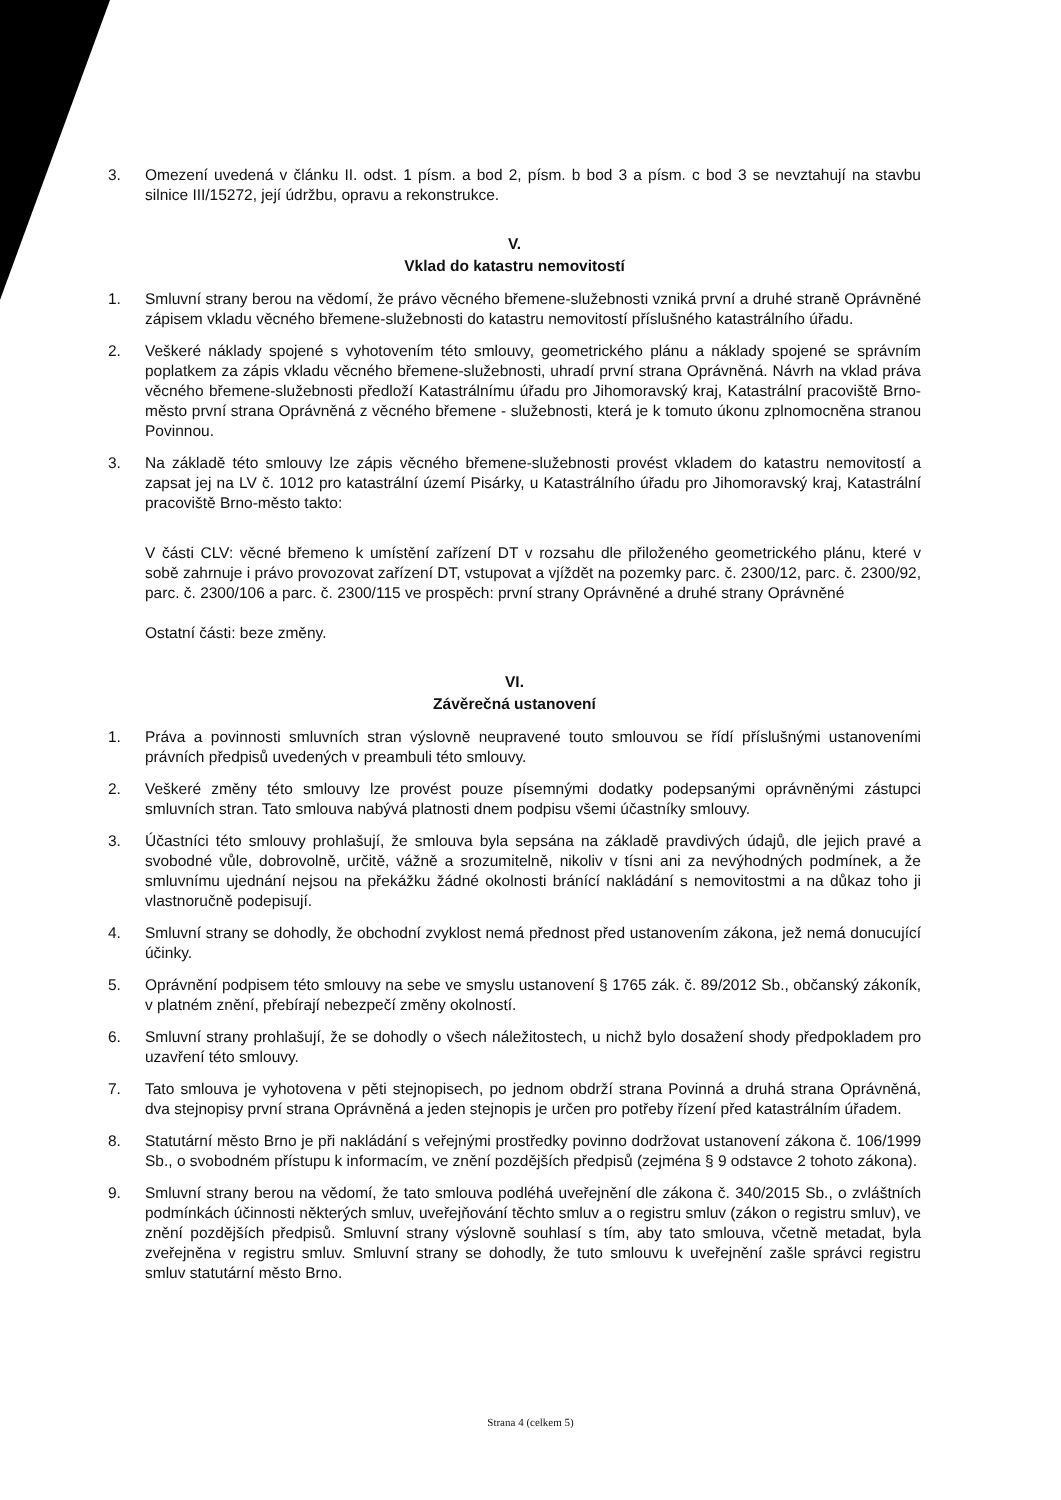3. Omezení uvedená v článku II. odst. 1 písm. a bod 2, písm. b bod 3 a písm. c bod 3 se nevztahují na stavbu silnice III/15272, její údržbu, opravu a rekonstrukce.
V.
Vklad do katastru nemovitostí
1. Smluvní strany berou na vědomí, že právo věcného břemene-služebnosti vzniká první a druhé straně Oprávněné zápisem vkladu věcného břemene-služebnosti do katastru nemovitostí příslušného katastrálního úřadu.
2. Veškeré náklady spojené s vyhotovením této smlouvy, geometrického plánu a náklady spojené se správním poplatkem za zápis vkladu věcného břemene-služebnosti, uhradí první strana Oprávněná. Návrh na vklad práva věcného břemene-služebnosti předloží Katastrálnímu úřadu pro Jihomoravský kraj, Katastrální pracoviště Brno-město první strana Oprávněná z věcného břemene - služebnosti, která je k tomuto úkonu zplnomocněna stranou Povinnou.
3. Na základě této smlouvy lze zápis věcného břemene-služebnosti provést vkladem do katastru nemovitostí a zapsat jej na LV č. 1012 pro katastrální území Pisárky, u Katastrálního úřadu pro Jihomoravský kraj, Katastrální pracoviště Brno-město takto:
V části CLV: věcné břemeno k umístění zařízení DT v rozsahu dle přiloženého geometrického plánu, které v sobě zahrnuje i právo provozovat zařízení DT, vstupovat a vjíždět na pozemky parc. č. 2300/12, parc. č. 2300/92, parc. č. 2300/106 a parc. č. 2300/115 ve prospěch: první strany Oprávněné a druhé strany Oprávněné
Ostatní části: beze změny.
VI.
Závěrečná ustanovení
1. Práva a povinnosti smluvních stran výslovně neupravené touto smlouvou se řídí příslušnými ustanoveními právních předpisů uvedených v preambuli této smlouvy.
2. Veškeré změny této smlouvy lze provést pouze písemnými dodatky podepsanými oprávněnými zástupci smluvních stran. Tato smlouva nabývá platnosti dnem podpisu všemi účastníky smlouvy.
3. Účastníci této smlouvy prohlašují, že smlouva byla sepsána na základě pravdivých údajů, dle jejich pravé a svobodné vůle, dobrovolně, určitě, vážně a srozumitelně, nikoliv v tísni ani za nevýhodných podmínek, a že smluvnímu ujednání nejsou na překážku žádné okolnosti bránící nakládání s nemovitostmi a na důkaz toho ji vlastnoručně podepisují.
4. Smluvní strany se dohodly, že obchodní zvyklost nemá přednost před ustanovením zákona, jež nemá donucující účinky.
5. Oprávnění podpisem této smlouvy na sebe ve smyslu ustanovení § 1765 zák. č. 89/2012 Sb., občanský zákoník, v platném znění, přebírají nebezpečí změny okolností.
6. Smluvní strany prohlašují, že se dohodly o všech náležitostech, u nichž bylo dosažení shody předpokladem pro uzavření této smlouvy.
7. Tato smlouva je vyhotovena v pěti stejnopisech, po jednom obdrží strana Povinná a druhá strana Oprávněná, dva stejnopisy první strana Oprávněná a jeden stejnopis je určen pro potřeby řízení před katastrálním úřadem.
8. Statutární město Brno je při nakládání s veřejnými prostředky povinno dodržovat ustanovení zákona č. 106/1999 Sb., o svobodném přístupu k informacím, ve znění pozdějších předpisů (zejména § 9 odstavce 2 tohoto zákona).
9. Smluvní strany berou na vědomí, že tato smlouva podléhá uveřejnění dle zákona č. 340/2015 Sb., o zvláštních podmínkách účinnosti některých smluv, uveřejňování těchto smluv a o registru smluv (zákon o registru smluv), ve znění pozdějších předpisů. Smluvní strany výslovně souhlasí s tím, aby tato smlouva, včetně metadat, byla zveřejněna v registru smluv. Smluvní strany se dohodly, že tuto smlouvu k uveřejnění zašle správci registru smluv statutární město Brno.
Strana 4 (celkem 5)